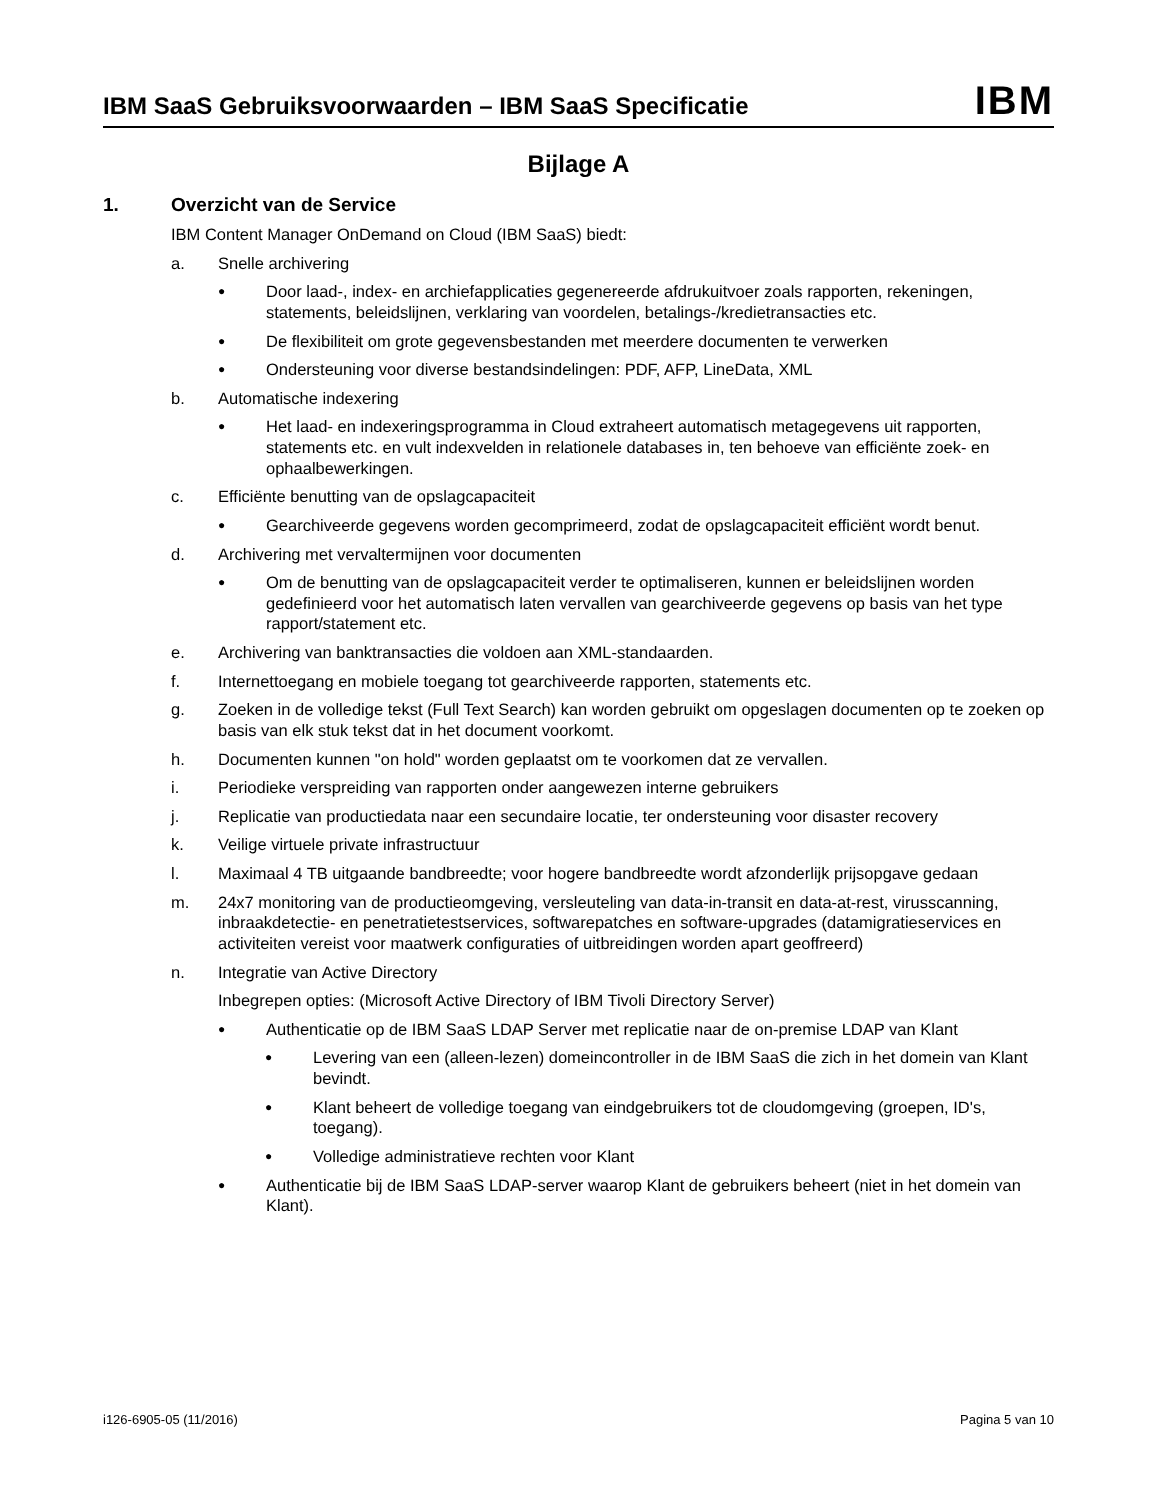IBM SaaS Gebruiksvoorwaarden – IBM SaaS Specificatie
IBM
Bijlage A
1. Overzicht van de Service
IBM Content Manager OnDemand on Cloud (IBM SaaS) biedt:
a. Snelle archivering
● Door laad-, index- en archiefapplicaties gegenereerde afdrukuitvoer zoals rapporten, rekeningen, statements, beleidslijnen, verklaring van voordelen, betalings-/kredietransacties etc.
● De flexibiliteit om grote gegevensbestanden met meerdere documenten te verwerken
● Ondersteuning voor diverse bestandsindelingen: PDF, AFP, LineData, XML
b. Automatische indexering
● Het laad- en indexeringsprogramma in Cloud extraheert automatisch metagegevens uit rapporten, statements etc. en vult indexvelden in relationele databases in, ten behoeve van efficiënte zoek- en ophaalbewerkingen.
c. Efficiënte benutting van de opslagcapaciteit
● Gearchiveerde gegevens worden gecomprimeerd, zodat de opslagcapaciteit efficiënt wordt benut.
d. Archivering met vervaltermijnen voor documenten
● Om de benutting van de opslagcapaciteit verder te optimaliseren, kunnen er beleidslijnen worden gedefinieerd voor het automatisch laten vervallen van gearchiveerde gegevens op basis van het type rapport/statement etc.
e. Archivering van banktransacties die voldoen aan XML-standaarden.
f. Internettoegang en mobiele toegang tot gearchiveerde rapporten, statements etc.
g. Zoeken in de volledige tekst (Full Text Search) kan worden gebruikt om opgeslagen documenten op te zoeken op basis van elk stuk tekst dat in het document voorkomt.
h. Documenten kunnen "on hold" worden geplaatst om te voorkomen dat ze vervallen.
i. Periodieke verspreiding van rapporten onder aangewezen interne gebruikers
j. Replicatie van productiedata naar een secundaire locatie, ter ondersteuning voor disaster recovery
k. Veilige virtuele private infrastructuur
l. Maximaal 4 TB uitgaande bandbreedte; voor hogere bandbreedte wordt afzonderlijk prijsopgave gedaan
m. 24x7 monitoring van de productieomgeving, versleuteling van data-in-transit en data-at-rest, virusscanning, inbraakdetectie- en penetratietestservices, softwarepatches en software-upgrades (datamigratieservices en activiteiten vereist voor maatwerk configuraties of uitbreidingen worden apart geoffreerd)
n. Integratie van Active Directory
Inbegrepen opties: (Microsoft Active Directory of IBM Tivoli Directory Server)
● Authenticatie op de IBM SaaS LDAP Server met replicatie naar de on-premise LDAP van Klant
● Levering van een (alleen-lezen) domeincontroller in de IBM SaaS die zich in het domein van Klant bevindt.
● Klant beheert de volledige toegang van eindgebruikers tot de cloudomgeving (groepen, ID's, toegang).
● Volledige administratieve rechten voor Klant
● Authenticatie bij de IBM SaaS LDAP-server waarop Klant de gebruikers beheert (niet in het domein van Klant).
i126-6905-05 (11/2016) Pagina 5 van 10